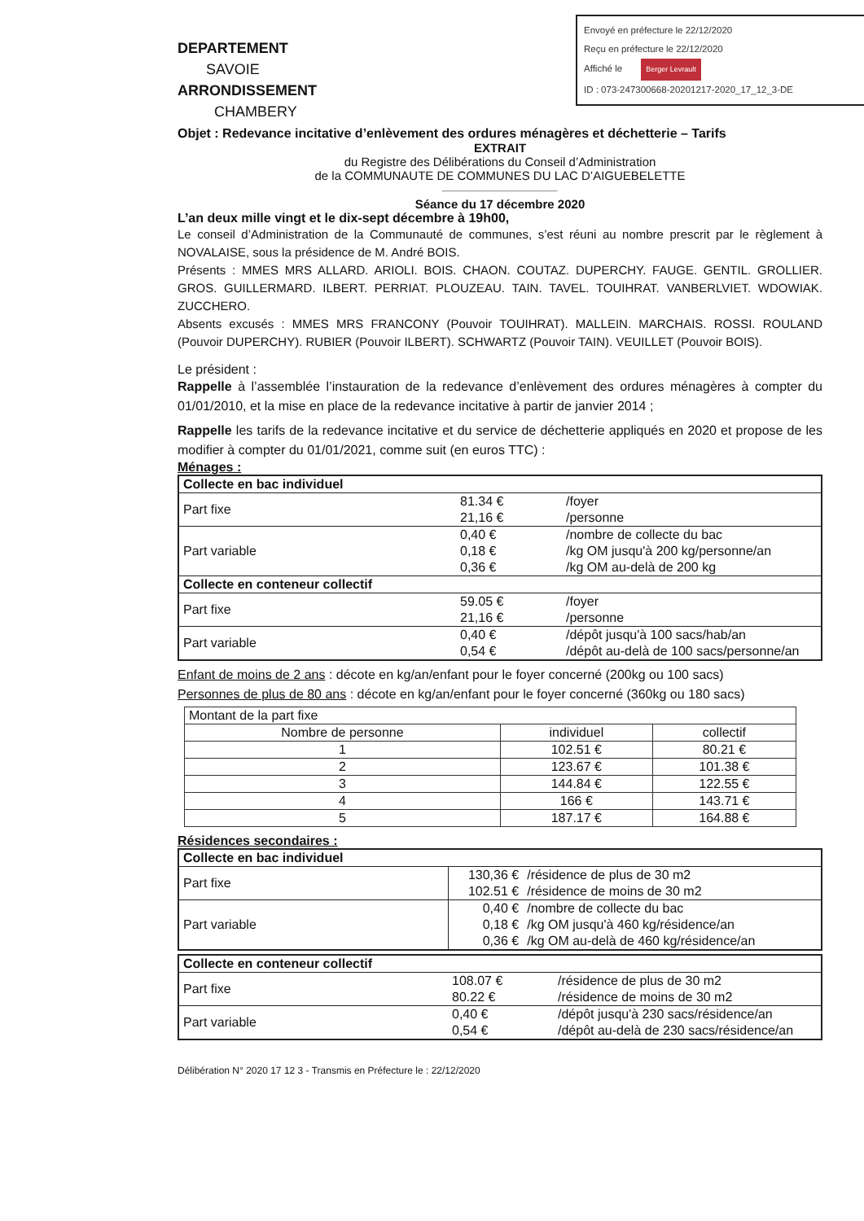Envoyé en préfecture le 22/12/2020
Reçu en préfecture le 22/12/2020
Affiché le Berger Levrault
ID : 073-247300668-20201217-2020_17_12_3-DE
DEPARTEMENT
SAVOIE
ARRONDISSEMENT
CHAMBERY
Objet : Redevance incitative d’enlèvement des ordures ménagères et déchetterie – Tarifs
EXTRAIT
du Registre des Délibérations du Conseil d’Administration
de la COMMUNAUTE DE COMMUNES DU LAC D’AIGUEBELETTE
Séance du 17 décembre 2020
L’an deux mille vingt et le dix-sept décembre à 19h00,
Le conseil d’Administration de la Communauté de communes, s’est réuni au nombre prescrit par le règlement à NOVALAISE, sous la présidence de M. André BOIS.
Présents : MMES MRS ALLARD. ARIOLI. BOIS. CHAON. COUTAZ. DUPERCHY. FAUGE. GENTIL. GROLLIER. GROS. GUILLERMARD. ILBERT. PERRIAT. PLOUZEAU. TAIN. TAVEL. TOUIHRAT. VANBERLVIET. WDOWIAK. ZUCCHERO.
Absents excusés : MMES MRS FRANCONY (Pouvoir TOUIHRAT). MALLEIN. MARCHAIS. ROSSI. ROULAND (Pouvoir DUPERCHY). RUBIER (Pouvoir ILBERT). SCHWARTZ (Pouvoir TAIN). VEUILLET (Pouvoir BOIS).
Le président :
Rappelle à l’assemblée l’instauration de la redevance d’enlèvement des ordures ménagères à compter du 01/01/2010, et la mise en place de la redevance incitative à partir de janvier 2014 ;
Rappelle les tarifs de la redevance incitative et du service de déchetterie appliqués en 2020 et propose de les modifier à compter du 01/01/2021, comme suit (en euros TTC) :
Ménages :
| Collecte en bac individuel | | |
| Part fixe | 81.34 € | /foyer |
| | 21,16 € | /personne |
| Part variable | 0,40 € | /nombre de collecte du bac |
| | 0,18 € | /kg OM jusqu'à 200 kg/personne/an |
| | 0,36 € | /kg OM au-delà de 200 kg |
| Collecte en conteneur collectif | | |
| Part fixe | 59.05 € | /foyer |
| | 21,16 € | /personne |
| Part variable | 0,40 € | /dépôt jusqu'à 100 sacs/hab/an |
| | 0,54 € | /dépôt au-delà de 100 sacs/personne/an |
Enfant de moins de 2 ans : décote en kg/an/enfant pour le foyer concerné (200kg ou 100 sacs)
Personnes de plus de 80 ans : décote en kg/an/enfant pour le foyer concerné (360kg ou 180 sacs)
| Montant de la part fixe | | |
| Nombre de personne | individuel | collectif |
| 1 | 102.51 € | 80.21 € |
| 2 | 123.67 € | 101.38 € |
| 3 | 144.84 € | 122.55 € |
| 4 | 166 € | 143.71 € |
| 5 | 187.17 € | 164.88 € |
Résidences secondaires :
| Collecte en bac individuel | | |
| Part fixe | 130,36 € | /résidence de plus de 30 m2 |
| | 102.51 € | /résidence de moins de 30 m2 |
| Part variable | 0,40 € | /nombre de collecte du bac |
| | 0,18 € | /kg OM jusqu'à 460 kg/résidence/an |
| | 0,36 € | /kg OM au-delà de 460 kg/résidence/an |
| Collecte en conteneur collectif | | |
| Part fixe | 108.07 € | /résidence de plus de 30 m2 |
| | 80.22 € | /résidence de moins de 30 m2 |
| Part variable | 0,40 € | /dépôt jusqu'à 230 sacs/résidence/an |
| | 0,54 € | /dépôt au-delà de 230 sacs/résidence/an |
Délibération N° 2020 17 12 3 - Transmis en Préfecture le : 22/12/2020